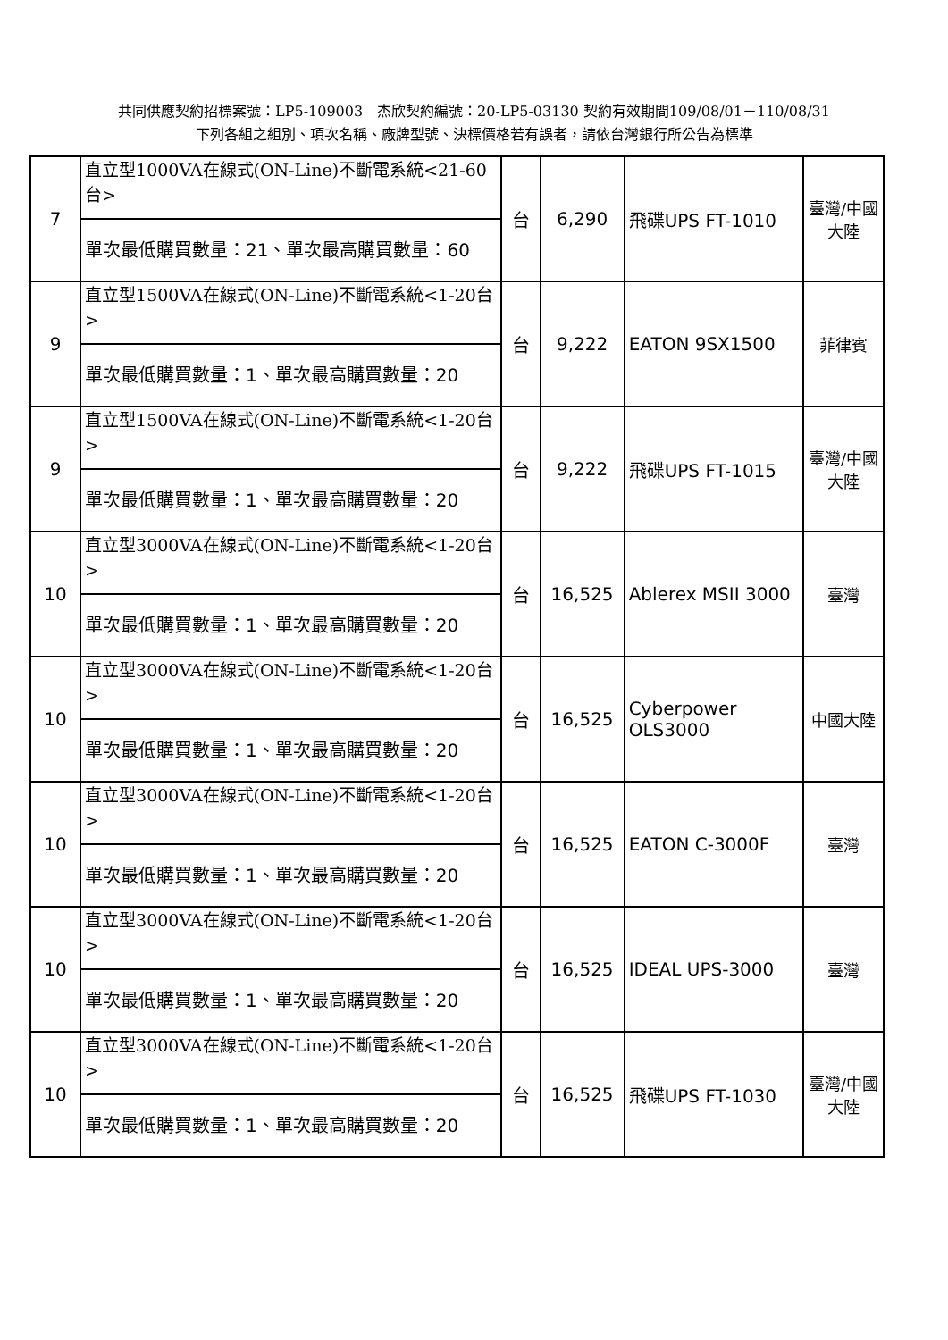共同供應契約招標案號：LP5-109003　杰欣契約編號：20-LP5-03130 契約有效期間109/08/01－110/08/31
下列各組之組別、項次名稱、廠牌型號、決標價格若有誤者，請依台灣銀行所公告為標準
| 7 | 直立型1000VA在線式(ON-Line)不斷電系統<21-60台> | 台 | 6,290 | 飛碟UPS FT-1010 | 臺灣/中國大陸 |
| | 單次最低購買數量：21、單次最高購買數量：60 | | | | |
| 9 | 直立型1500VA在線式(ON-Line)不斷電系統<1-20台> | 台 | 9,222 | EATON 9SX1500 | 菲律賓 |
| | 單次最低購買數量：1、單次最高購買數量：20 | | | | |
| 9 | 直立型1500VA在線式(ON-Line)不斷電系統<1-20台> | 台 | 9,222 | 飛碟UPS FT-1015 | 臺灣/中國大陸 |
| | 單次最低購買數量：1、單次最高購買數量：20 | | | | |
| 10 | 直立型3000VA在線式(ON-Line)不斷電系統<1-20台> | 台 | 16,525 | Ablerex MSII 3000 | 臺灣 |
| | 單次最低購買數量：1、單次最高購買數量：20 | | | | |
| 10 | 直立型3000VA在線式(ON-Line)不斷電系統<1-20台> | 台 | 16,525 | Cyberpower OLS3000 | 中國大陸 |
| | 單次最低購買數量：1、單次最高購買數量：20 | | | | |
| 10 | 直立型3000VA在線式(ON-Line)不斷電系統<1-20台> | 台 | 16,525 | EATON C-3000F | 臺灣 |
| | 單次最低購買數量：1、單次最高購買數量：20 | | | | |
| 10 | 直立型3000VA在線式(ON-Line)不斷電系統<1-20台> | 台 | 16,525 | IDEAL UPS-3000 | 臺灣 |
| | 單次最低購買數量：1、單次最高購買數量：20 | | | | |
| 10 | 直立型3000VA在線式(ON-Line)不斷電系統<1-20台> | 台 | 16,525 | 飛碟UPS FT-1030 | 臺灣/中國大陸 |
| | 單次最低購買數量：1、單次最高購買數量：20 | | | | |